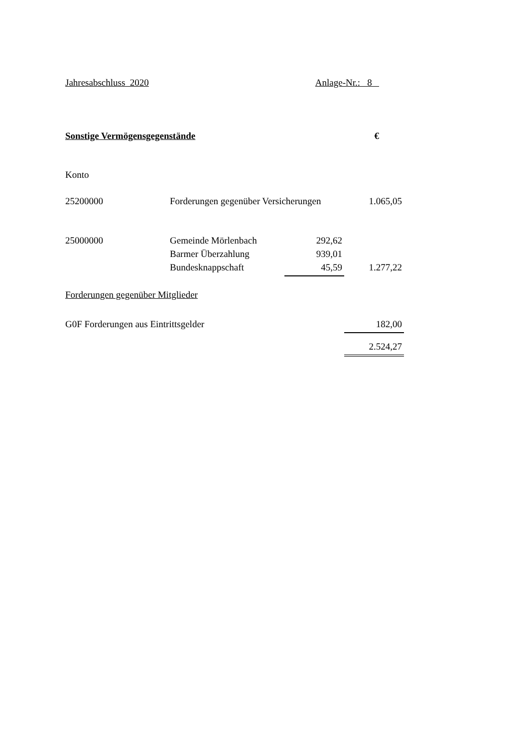Jahresabschluss 2020 Anlage-Nr.: 8
Sonstige Vermögensgegenstände €
| Konto | | | |
| 25200000 | Forderungen gegenüber Versicherungen | | 1.065,05 |
| 25000000 | Gemeinde Mörlenbach | 292,62 | |
| | Barmer Überzahlung | 939,01 | |
| | Bundesknappschaft | 45,59 | 1.277,22 |
| Forderungen gegenüber Mitglieder | | | |
| G0F Forderungen aus Eintrittsgelder | | | 182,00 |
| | | | 2.524,27 |